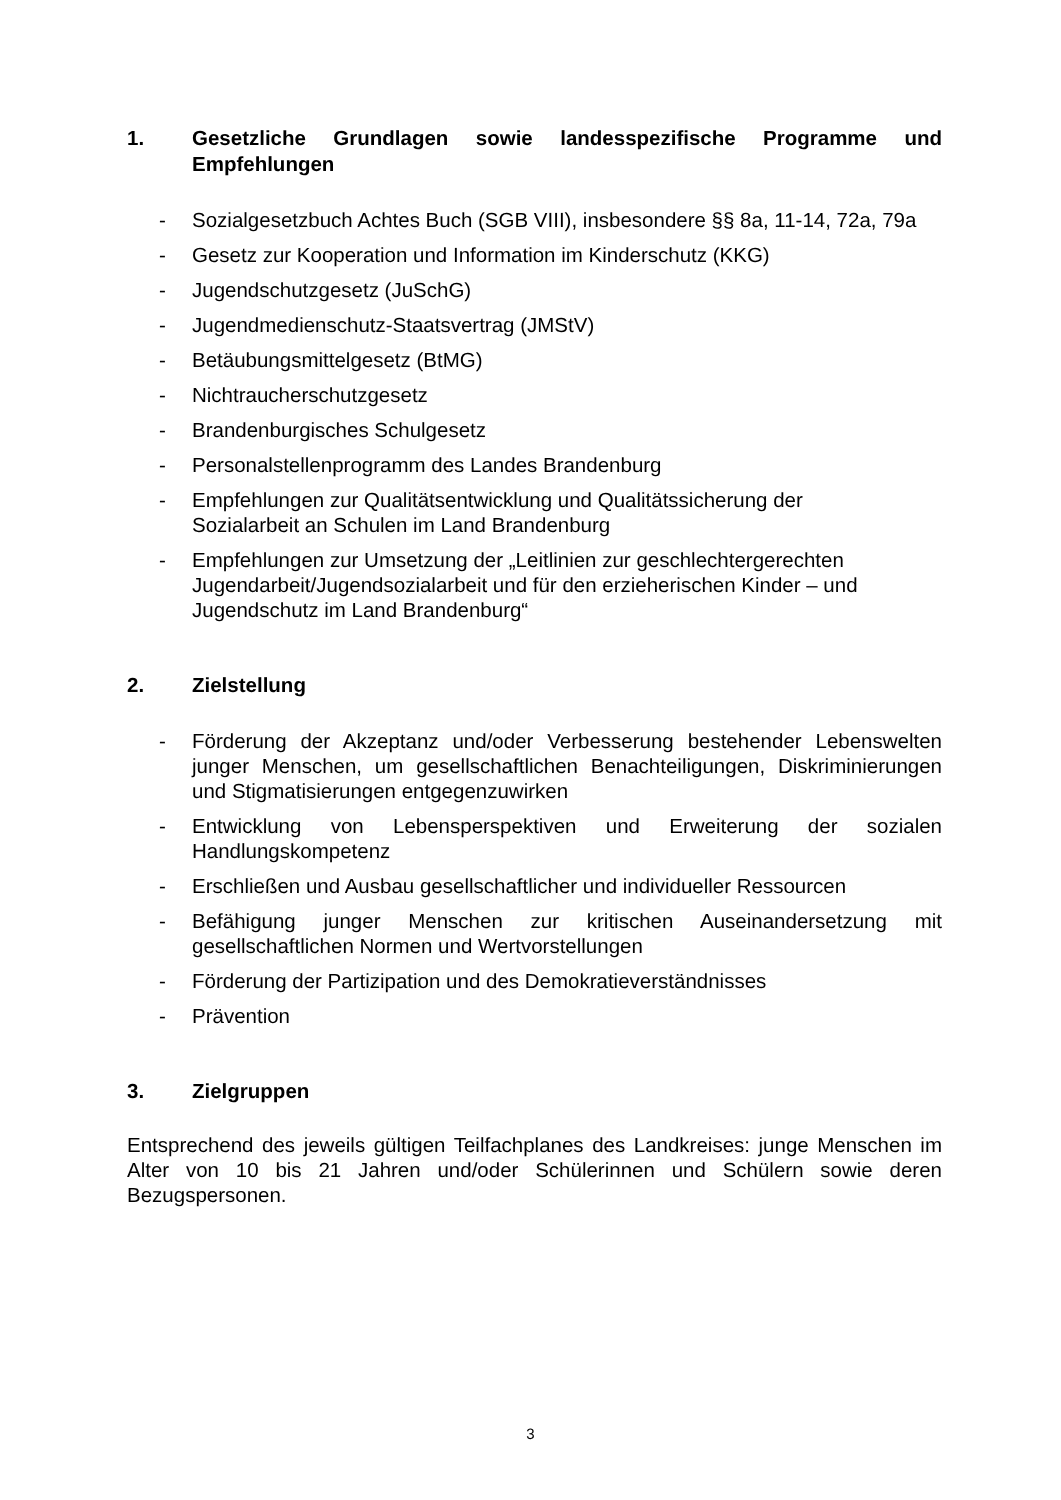1. Gesetzliche Grundlagen sowie landesspezifische Programme und Empfehlungen
- Sozialgesetzbuch Achtes Buch (SGB VIII), insbesondere §§ 8a, 11-14, 72a, 79a
- Gesetz zur Kooperation und Information im Kinderschutz (KKG)
- Jugendschutzgesetz (JuSchG)
- Jugendmedienschutz-Staatsvertrag (JMStV)
- Betäubungsmittelgesetz (BtMG)
- Nichtraucherschutzgesetz
- Brandenburgisches Schulgesetz
- Personalstellenprogramm des Landes Brandenburg
- Empfehlungen zur Qualitätsentwicklung und Qualitätssicherung der
Sozialarbeit an Schulen im Land Brandenburg
- Empfehlungen zur Umsetzung der „Leitlinien zur geschlechtergerechten
Jugendarbeit/Jugendsozialarbeit und für den erzieherischen Kinder – und
Jugendschutz im Land Brandenburg“
2. Zielstellung
- Förderung der Akzeptanz und/oder Verbesserung bestehender Lebenswelten junger Menschen, um gesellschaftlichen Benachteiligungen, Diskriminierungen und Stigmatisierungen entgegenzuwirken
- Entwicklung von Lebensperspektiven und Erweiterung der sozialen Handlungskompetenz
- Erschließen und Ausbau gesellschaftlicher und individueller Ressourcen
- Befähigung junger Menschen zur kritischen Auseinandersetzung mit gesellschaftlichen Normen und Wertvorstellungen
- Förderung der Partizipation und des Demokratieverständnisses
- Prävention
3. Zielgruppen
Entsprechend des jeweils gültigen Teilfachplanes des Landkreises: junge Menschen im Alter von 10 bis 21 Jahren und/oder Schülerinnen und Schülern sowie deren Bezugspersonen.
3